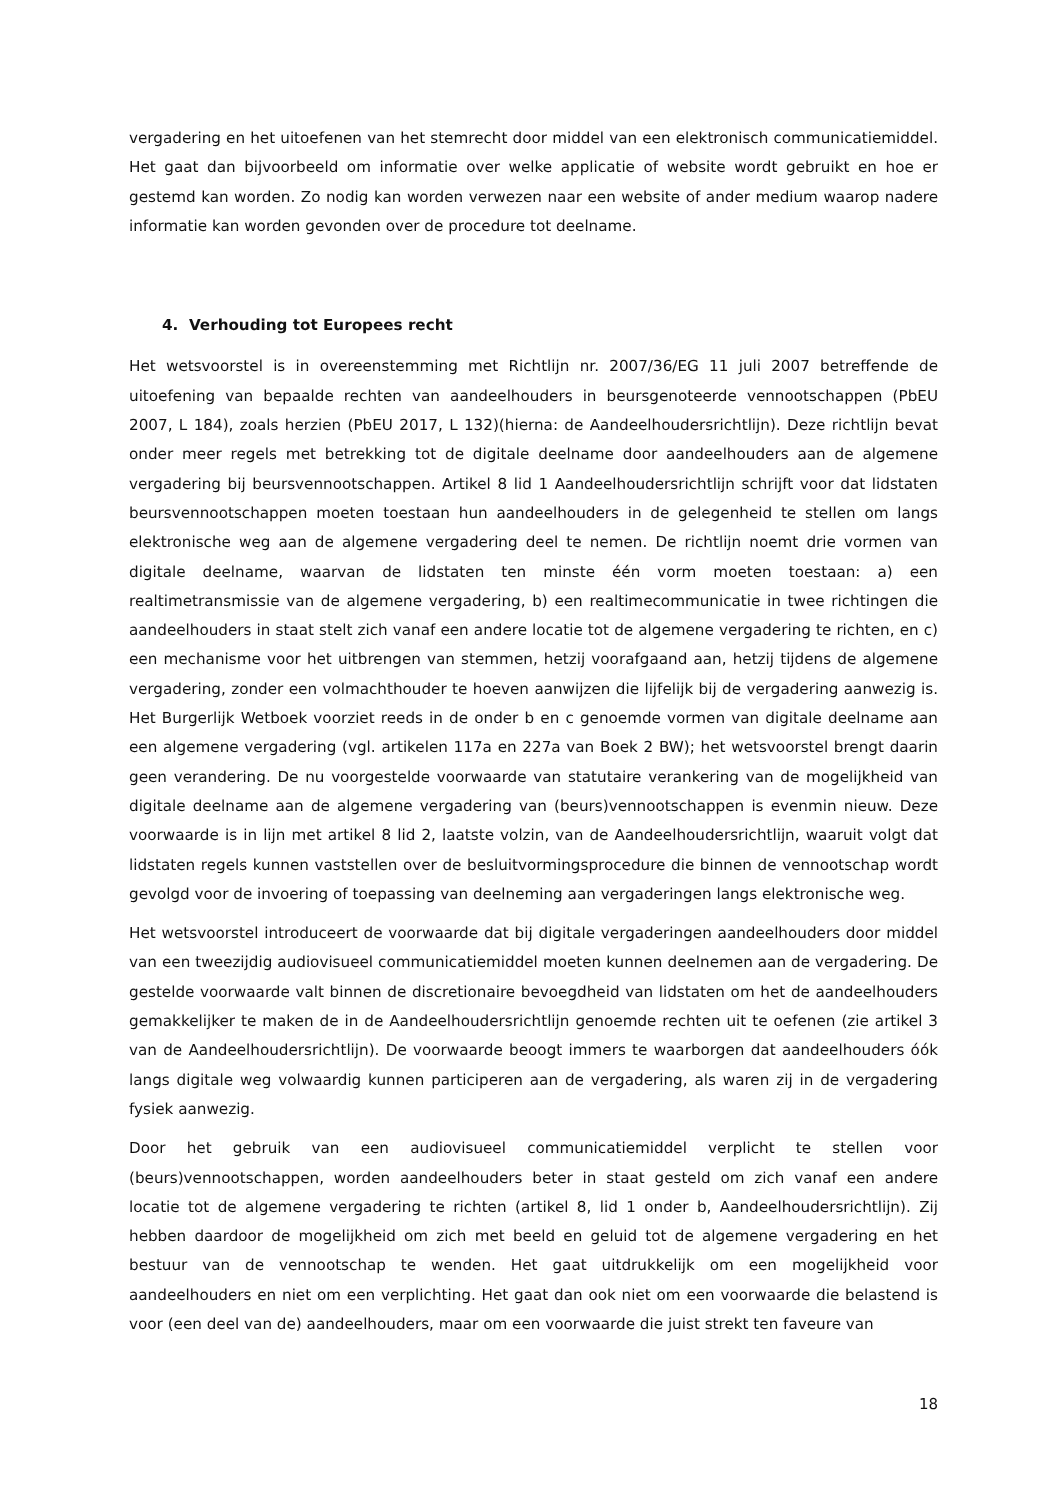vergadering en het uitoefenen van het stemrecht door middel van een elektronisch communicatiemiddel. Het gaat dan bijvoorbeeld om informatie over welke applicatie of website wordt gebruikt en hoe er gestemd kan worden. Zo nodig kan worden verwezen naar een website of ander medium waarop nadere informatie kan worden gevonden over de procedure tot deelname.
4. Verhouding tot Europees recht
Het wetsvoorstel is in overeenstemming met Richtlijn nr. 2007/36/EG 11 juli 2007 betreffende de uitoefening van bepaalde rechten van aandeelhouders in beursgenoteerde vennootschappen (PbEU 2007, L 184), zoals herzien (PbEU 2017, L 132)(hierna: de Aandeelhoudersrichtlijn). Deze richtlijn bevat onder meer regels met betrekking tot de digitale deelname door aandeelhouders aan de algemene vergadering bij beursvennootschappen. Artikel 8 lid 1 Aandeelhoudersrichtlijn schrijft voor dat lidstaten beursvennootschappen moeten toestaan hun aandeelhouders in de gelegenheid te stellen om langs elektronische weg aan de algemene vergadering deel te nemen. De richtlijn noemt drie vormen van digitale deelname, waarvan de lidstaten ten minste één vorm moeten toestaan: a) een realtimetransmissie van de algemene vergadering, b) een realtimecommunicatie in twee richtingen die aandeelhouders in staat stelt zich vanaf een andere locatie tot de algemene vergadering te richten, en c) een mechanisme voor het uitbrengen van stemmen, hetzij voorafgaand aan, hetzij tijdens de algemene vergadering, zonder een volmachthouder te hoeven aanwijzen die lijfelijk bij de vergadering aanwezig is. Het Burgerlijk Wetboek voorziet reeds in de onder b en c genoemde vormen van digitale deelname aan een algemene vergadering (vgl. artikelen 117a en 227a van Boek 2 BW); het wetsvoorstel brengt daarin geen verandering. De nu voorgestelde voorwaarde van statutaire verankering van de mogelijkheid van digitale deelname aan de algemene vergadering van (beurs)vennootschappen is evenmin nieuw. Deze voorwaarde is in lijn met artikel 8 lid 2, laatste volzin, van de Aandeelhoudersrichtlijn, waaruit volgt dat lidstaten regels kunnen vaststellen over de besluitvormingsprocedure die binnen de vennootschap wordt gevolgd voor de invoering of toepassing van deelneming aan vergaderingen langs elektronische weg.
Het wetsvoorstel introduceert de voorwaarde dat bij digitale vergaderingen aandeelhouders door middel van een tweezijdig audiovisueel communicatiemiddel moeten kunnen deelnemen aan de vergadering. De gestelde voorwaarde valt binnen de discretionaire bevoegdheid van lidstaten om het de aandeelhouders gemakkelijker te maken de in de Aandeelhoudersrichtlijn genoemde rechten uit te oefenen (zie artikel 3 van de Aandeelhoudersrichtlijn). De voorwaarde beoogt immers te waarborgen dat aandeelhouders óók langs digitale weg volwaardig kunnen participeren aan de vergadering, als waren zij in de vergadering fysiek aanwezig.
Door het gebruik van een audiovisueel communicatiemiddel verplicht te stellen voor (beurs)vennootschappen, worden aandeelhouders beter in staat gesteld om zich vanaf een andere locatie tot de algemene vergadering te richten (artikel 8, lid 1 onder b, Aandeelhoudersrichtlijn). Zij hebben daardoor de mogelijkheid om zich met beeld en geluid tot de algemene vergadering en het bestuur van de vennootschap te wenden. Het gaat uitdrukkelijk om een mogelijkheid voor aandeelhouders en niet om een verplichting. Het gaat dan ook niet om een voorwaarde die belastend is voor (een deel van de) aandeelhouders, maar om een voorwaarde die juist strekt ten faveure van
18